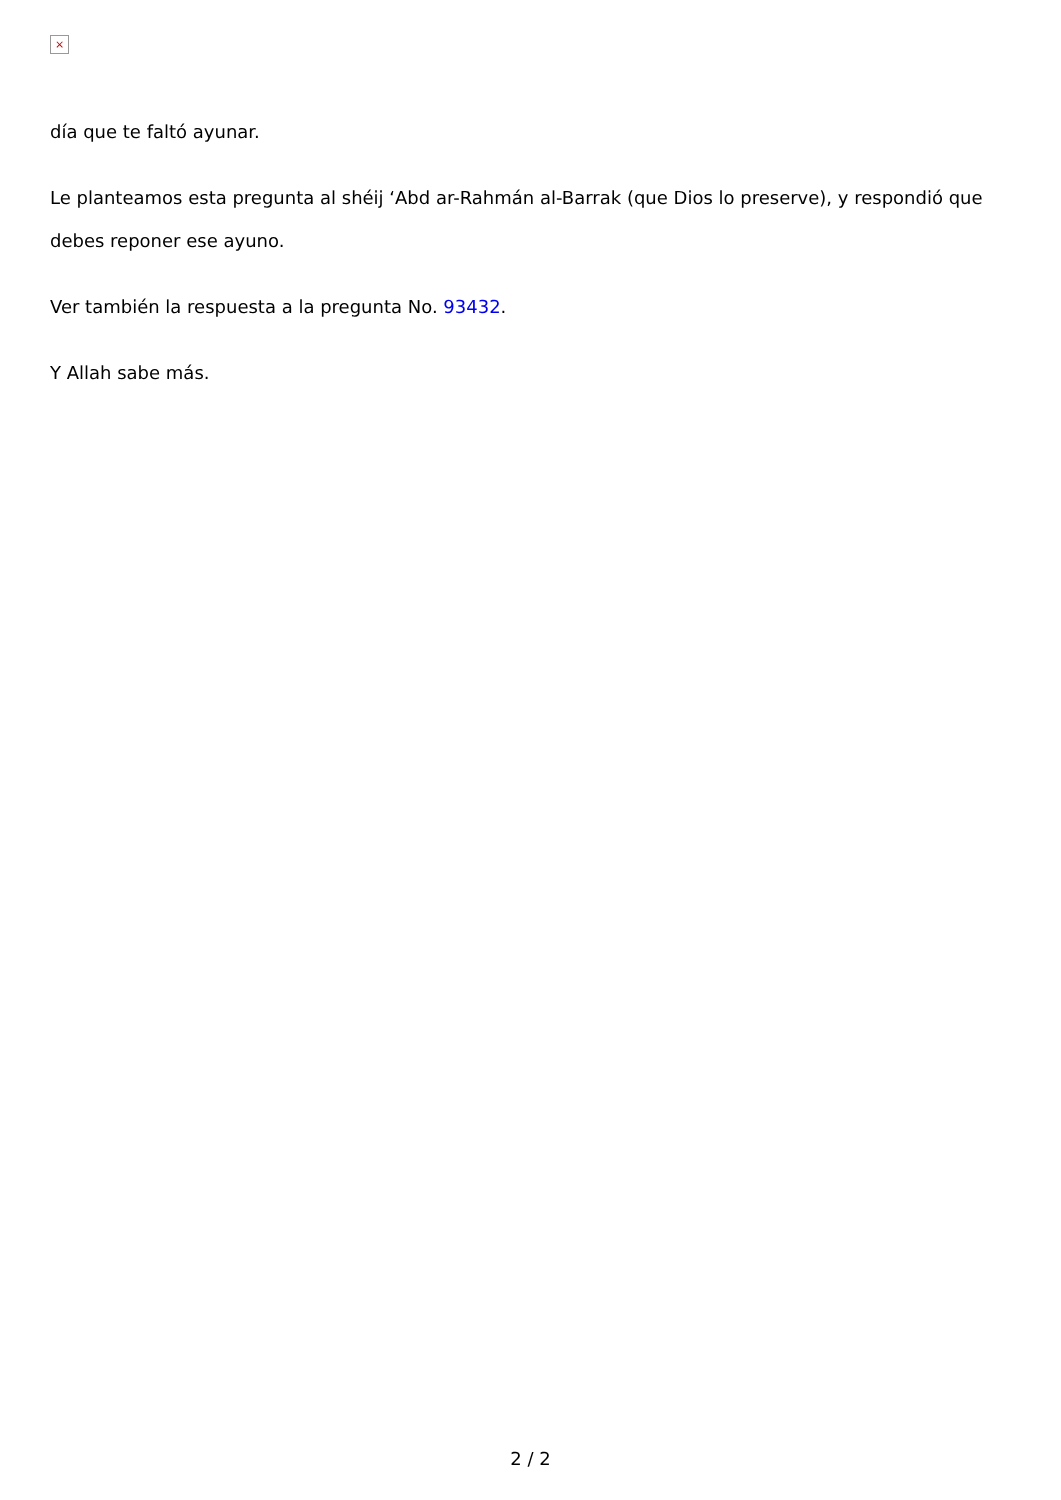×
día que te faltó ayunar.
Le planteamos esta pregunta al shéij ‘Abd ar-Rahmán al-Barrak (que Dios lo preserve), y respondió que debes reponer ese ayuno.
Ver también la respuesta a la pregunta No. 93432.
Y Allah sabe más.
2 / 2